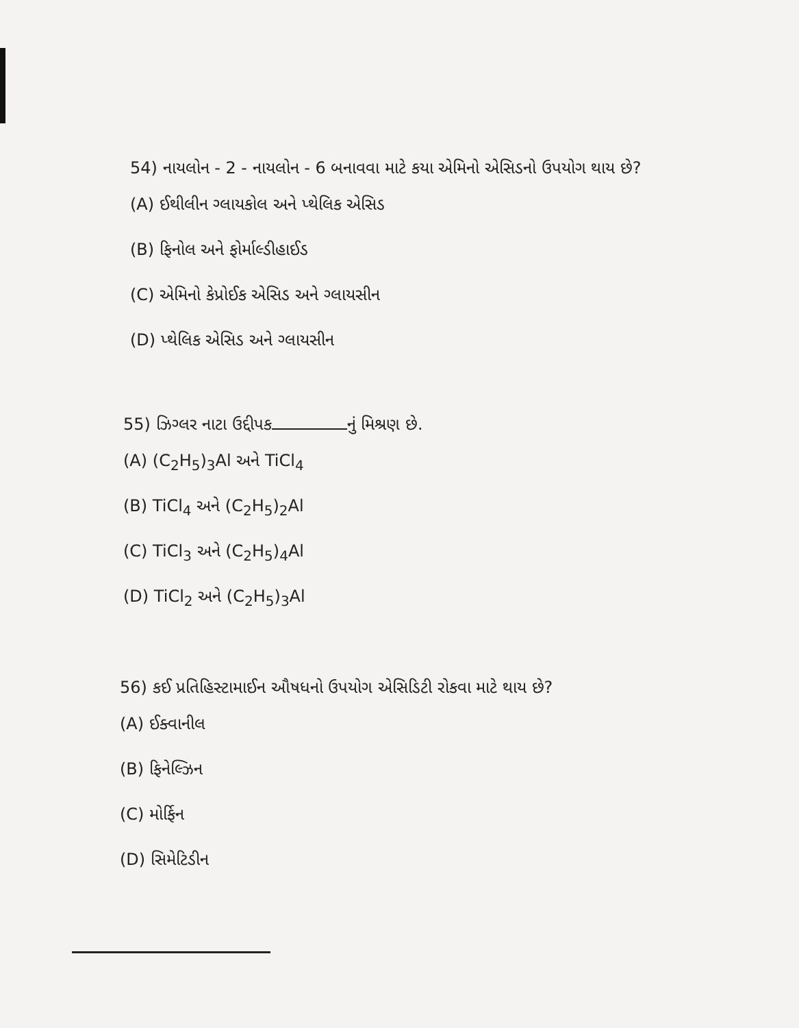54) નાયલોન - 2 - નાયલોન - 6 બનાવવા માટે કયા એમિનો એસિડનો ઉપયોગ થાય છે?
(A) ઈથીલીન ગ્લાયકોલ અને પ્થેલિક એસિડ
(B) ફિનોલ અને ફોર્માલ્ડીહાઈડ
(C) એમિનો કેપ્રોઈક એસિડ અને ગ્લાયસીન
(D) પ્થેલિક એસિડ અને ગ્લાયસીન
55) ઝિગ્લર નાટા ઉદ્દીપક નું મિશ્રણ છે.
(A) (C<sub>2</sub>H<sub>5</sub>)<sub>3</sub>Al અને TiCl<sub>4</sub>
(B) TiCl<sub>4</sub> અને (C<sub>2</sub>H<sub>5</sub>)<sub>2</sub>Al
(C) TiCl<sub>3</sub> અને (C<sub>2</sub>H<sub>5</sub>)<sub>4</sub>Al
(D) TiCl<sub>2</sub> અને (C<sub>2</sub>H<sub>5</sub>)<sub>3</sub>Al
56) કઈ પ્રતિહિસ્ટામાઈન ઔષધનો ઉપયોગ એસિડિટી રોકવા માટે થાય છે?
(A) ઈક્વાનીલ
(B) ફિનેલ્ઝિન
(C) મોર્ફિન
(D) સિમેટિડીન